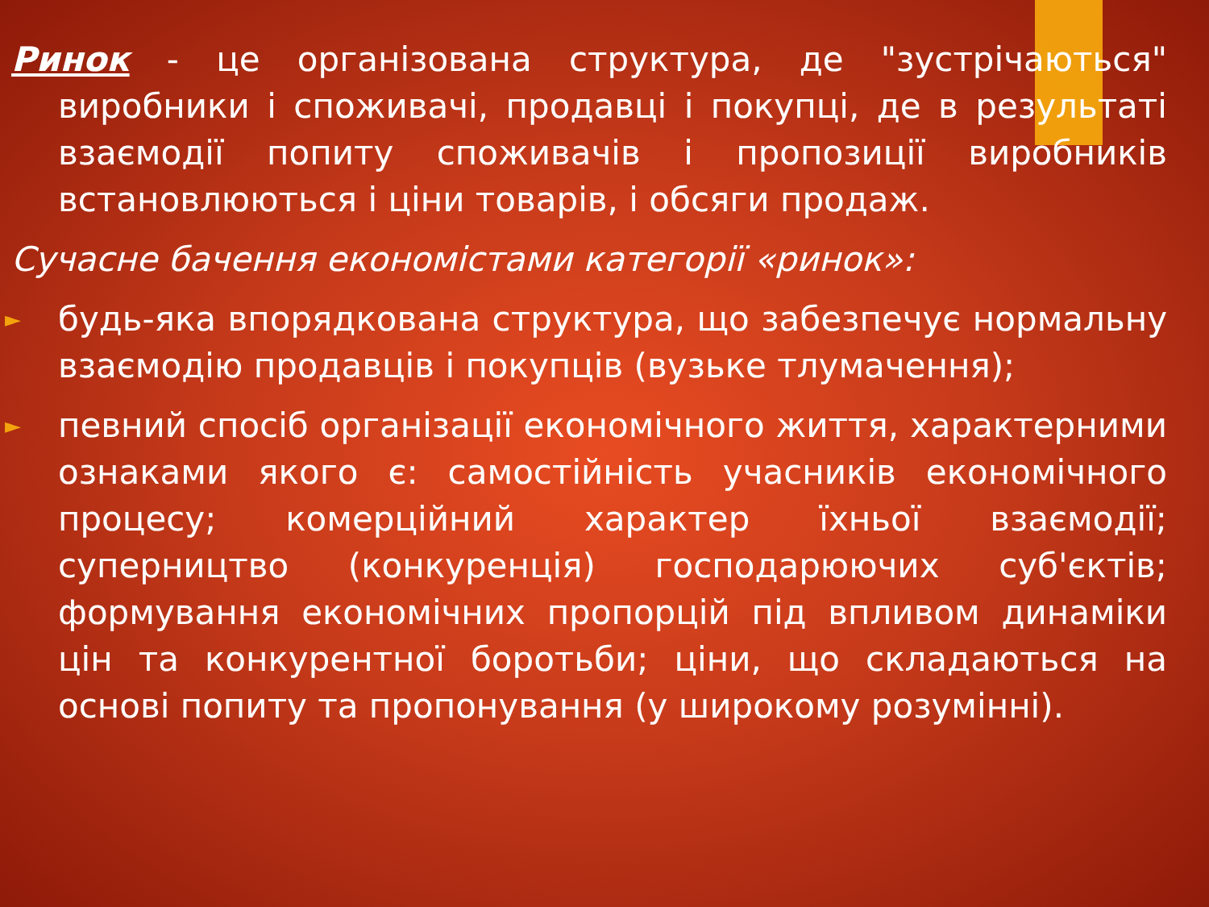Ринок - це організована структура, де "зустрічаються" виробники і споживачі, продавці і покупці, де в результаті взаємодії попиту споживачів і пропозиції виробників встановлюються і ціни товарів, і обсяги продаж.
Сучасне бачення економістами категорії «ринок»:
► будь-яка впорядкована структура, що забезпечує нормальну взаємодію продавців і покупців (вузьке тлумачення);
► певний спосіб організації економічного життя, характерними ознаками якого є: самостійність учасників економічного процесу; комерційний характер їхньої взаємодії; суперництво (конкуренція) господарюючих суб'єктів; формування економічних пропорцій під впливом динаміки цін та конкурентної боротьби; ціни, що складаються на основі попиту та пропонування (у широкому розумінні).